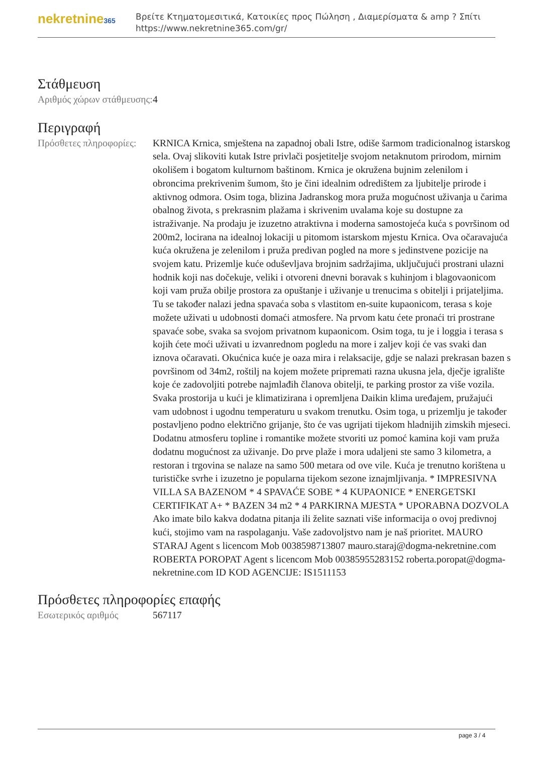nekretnine365
Βρείτε Κτηματομεσιτικά, Κατοικίες προς Πώληση , Διαμερίσματα & amp ? Σπίτι
https://www.nekretnine365.com/gr/
Στάθμευση
| Αριθμός χώρων στάθμευσης: | 4 |
Περιγραφή
| Πρόσθετες πληροφορίες: | KRNICA Krnica, smještena na zapadnoj obali Istre, odiše šarmom tradicionalnog istarskog sela. Ovaj slikoviti kutak Istre privlači posjetitelje svojom netaknutom prirodom, mirnim okolišem i bogatom kulturnom baštinom. Krnica je okružena bujnim zelenilom i obroncima prekrivenim šumom, što je čini idealnim odredištem za ljubitelje prirode i aktivnog odmora. Osim toga, blizina Jadranskog mora pruža mogućnost uživanja u čarima obalnog života, s prekrasnim plažama i skrivenim uvalama koje su dostupne za istraživanje. Na prodaju je izuzetno atraktivna i moderna samostojeća kuća s površinom od 200m2, locirana na idealnoj lokaciji u pitomom istarskom mjestu Krnica. Ova očaravajuća kuća okružena je zelenilom i pruža predivan pogled na more s jedinstvene pozicije na svojem katu. Prizemlje kuće oduševljava brojnim sadržajima, uključujući prostrani ulazni hodnik koji nas dočekuje, veliki i otvoreni dnevni boravak s kuhinjom i blagovaonicom koji vam pruža obilje prostora za opuštanje i uživanje u trenucima s obitelji i prijateljima. Tu se također nalazi jedna spavaća soba s vlastitom en-suite kupaonicom, terasa s koje možete uživati u udobnosti domaći atmosfere. Na prvom katu ćete pronaći tri prostrane spavaće sobe, svaka sa svojom privatnom kupaonicom. Osim toga, tu je i loggia i terasa s kojih ćete moći uživati u izvanrednom pogledu na more i zaljev koji će vas svaki dan iznova očaravati. Okućnica kuće je oaza mira i relaksacije, gdje se nalazi prekrasan bazen s površinom od 34m2, roštilj na kojem možete pripremati razna ukusna jela, dječje igralište koje će zadovoljiti potrebe najmlađih članova obitelji, te parking prostor za više vozila. Svaka prostorija u kući je klimatizirana i opremljena Daikin klima uređajem, pružajući vam udobnost i ugodnu temperaturu u svakom trenutku. Osim toga, u prizemlju je također postavljeno podno električno grijanje, što će vas ugrijati tijekom hladnijih zimskih mjeseci. Dodatnu atmosferu topline i romantike možete stvoriti uz pomoć kamina koji vam pruža dodatnu mogućnost za uživanje. Do prve plaže i mora udaljeni ste samo 3 kilometra, a restoran i trgovina se nalaze na samo 500 metara od ove vile. Kuća je trenutno korištena u turističke svrhe i izuzetno je popularna tijekom sezone iznajmljivanja. * IMPRESIVNA VILLA SA BAZENOM * 4 SPAVAĆE SOBE * 4 KUPAONICE * ENERGETSKI CERTIFIKAT A+ * BAZEN 34 m2 * 4 PARKIRNA MJESTA * UPORABNA DOZVOLA Ako imate bilo kakva dodatna pitanja ili želite saznati više informacija o ovoj predivnoj kući, stojimo vam na raspolaganju. Vaše zadovoljstvo nam je naš prioritet. MAURO STARAJ Agent s licencom Mob 0038598713807 mauro.staraj@dogma-nekretnine.com ROBERTA POROPAT Agent s licencom Mob 00385955283152 roberta.poropat@dogma-nekretnine.com ID KOD AGENCIJE: IS1511153 |
Πρόσθετες πληροφορίες επαφής
| Εσωτερικός αριθμός | 567117 |
page 3 / 4